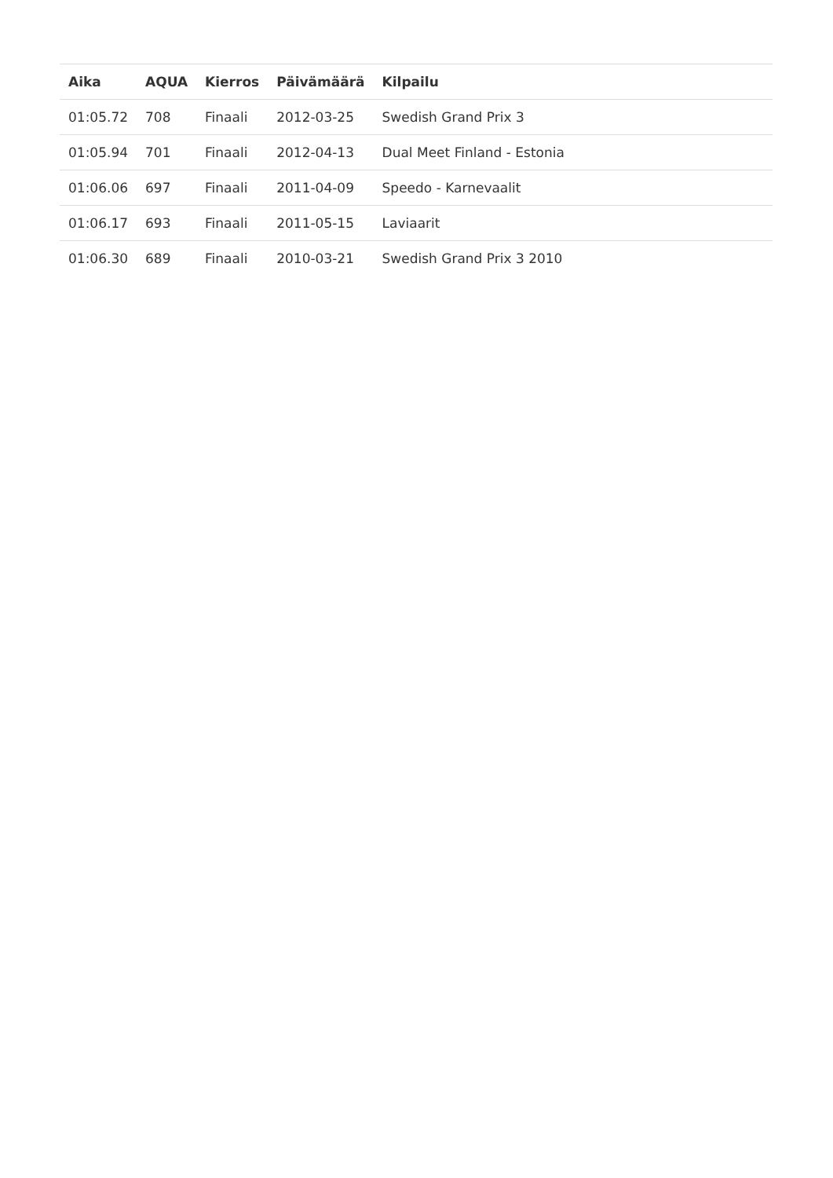| Aika | AQUA | Kierros | Päivämäärä | Kilpailu |
| --- | --- | --- | --- | --- |
| 01:05.72 | 708 | Finaali | 2012-03-25 | Swedish Grand Prix 3 |
| 01:05.94 | 701 | Finaali | 2012-04-13 | Dual Meet Finland - Estonia |
| 01:06.06 | 697 | Finaali | 2011-04-09 | Speedo - Karnevaalit |
| 01:06.17 | 693 | Finaali | 2011-05-15 | Laviaarit |
| 01:06.30 | 689 | Finaali | 2010-03-21 | Swedish Grand Prix 3 2010 |